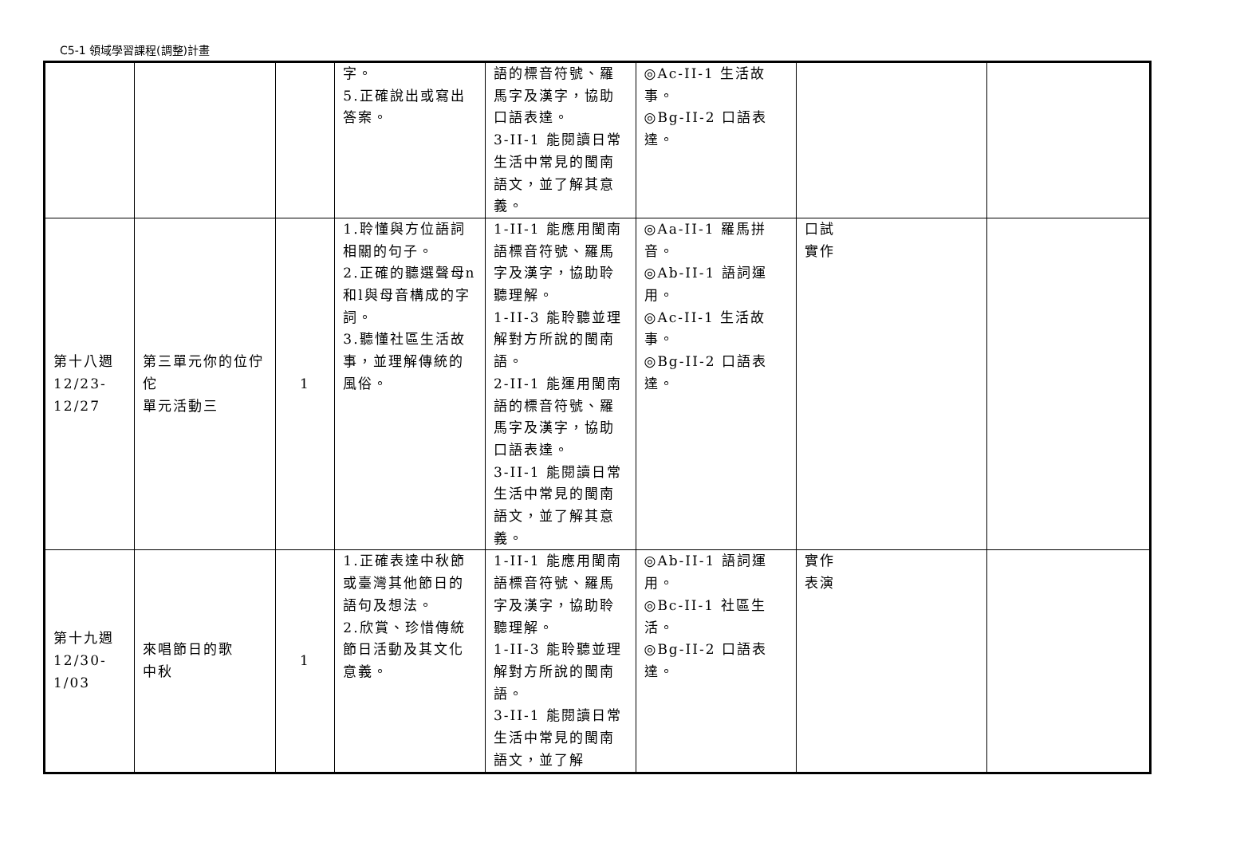C5-1 領域學習課程(調整)計畫
| | | | 字。 5.正確說出或寫出答案。 | 語的標音符號、羅馬字及漢字，協助口語表達。 3-II-1 能閱讀日常生活中常見的閩南語文，並了解其意義。 | ◎Ac-II-1 生活故事。 ◎Bg-II-2 口語表達。 | | |
| 第十八週 12/23- 12/27 | 第三單元你的位佇佗 單元活動三 | 1 | 1.聆懂與方位語詞相關的句子。 2.正確的聽選聲母n和l與母音構成的字詞。 3.聽懂社區生活故事，並理解傳統的風俗。 | 1-II-1 能應用閩南語標音符號、羅馬字及漢字，協助聆聽理解。 1-II-3 能聆聽並理解對方所說的閩南語。 2-II-1 能運用閩南語的標音符號、羅馬字及漢字，協助口語表達。 3-II-1 能閱讀日常生活中常見的閩南語文，並了解其意義。 | ◎Aa-II-1 羅馬拼音。 ◎Ab-II-1 語詞運用。 ◎Ac-II-1 生活故事。 ◎Bg-II-2 口語表達。 | 口試 實作 | |
| 第十九週 12/30- 1/03 | 來唱節日的歌 中秋 | 1 | 1.正確表達中秋節或臺灣其他節日的語句及想法。 2.欣賞、珍惜傳統節日活動及其文化意義。 | 1-II-1 能應用閩南語標音符號、羅馬字及漢字，協助聆聽理解。 1-II-3 能聆聽並理解對方所說的閩南語。 3-II-1 能閱讀日常生活中常見的閩南語文，並了解 | ◎Ab-II-1 語詞運用。 ◎Bc-II-1 社區生活。 ◎Bg-II-2 口語表達。 | 實作 表演 | |